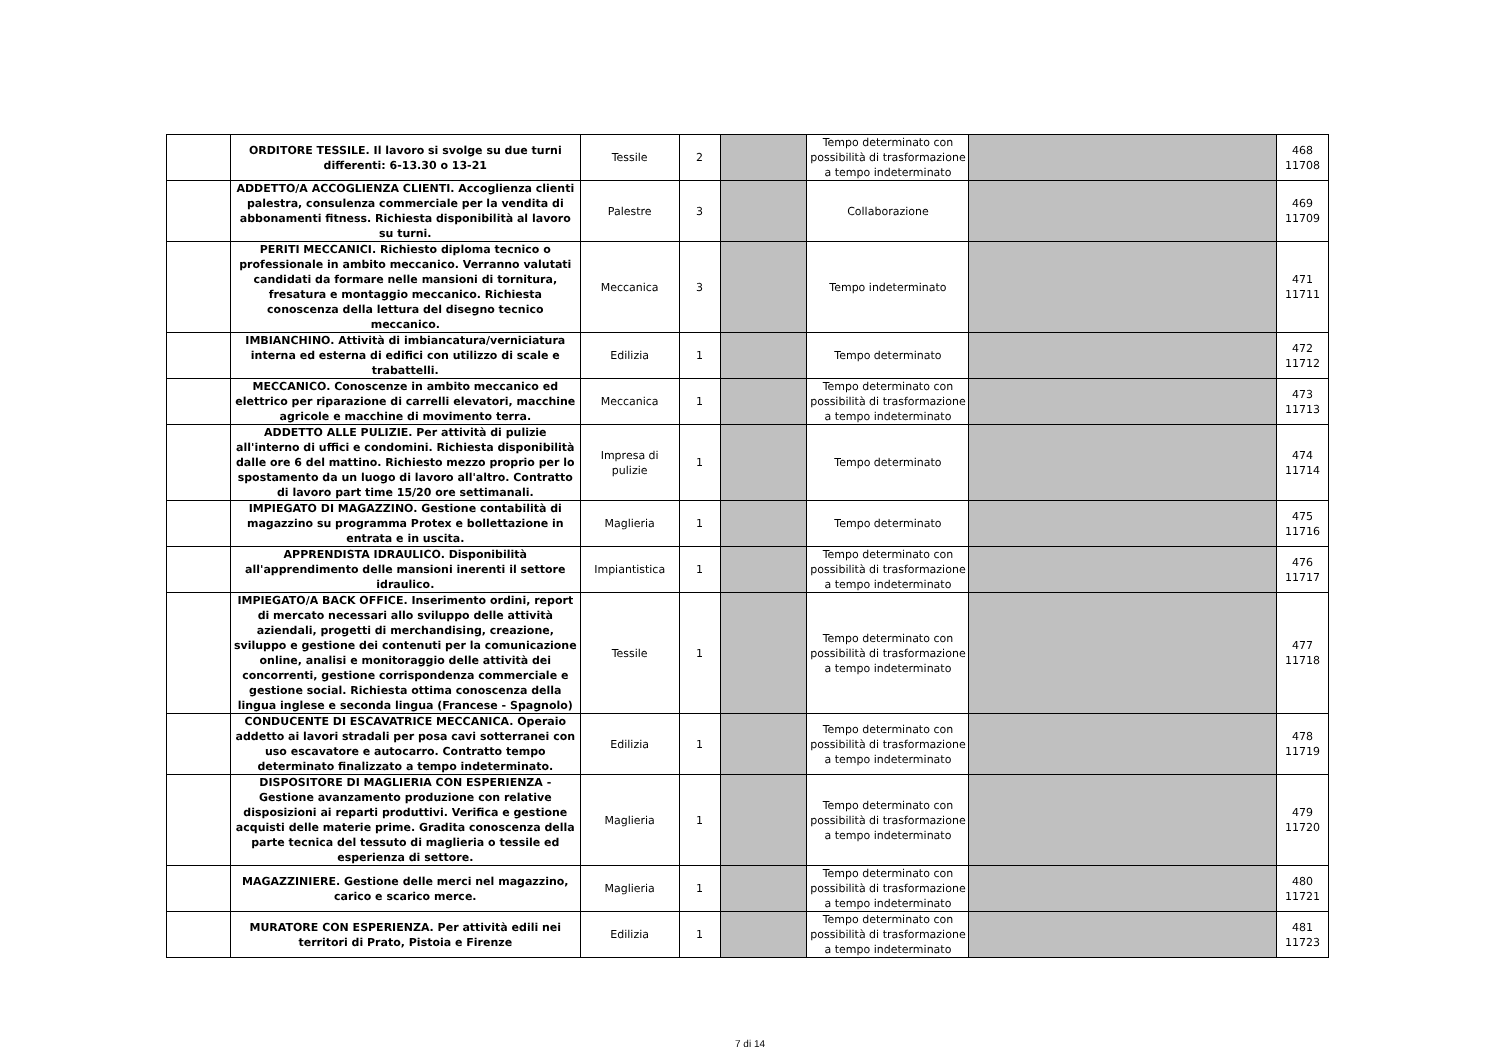| | ORDITORE TESSILE. Il lavoro si svolge su due turni differenti: 6-13.30 o 13-21 | Tessile | 2 | | Tempo determinato con possibilità di trasformazione a tempo indeterminato | | 468 11708 |
| | ADDETTO/A ACCOGLIENZA CLIENTI. Accoglienza clienti palestra, consulenza commerciale per la vendita di abbonamenti fitness. Richiesta disponibilità al lavoro su turni. | Palestre | 3 | | Collaborazione | | 469 11709 |
| | PERITI MECCANICI. Richiesto diploma tecnico o professionale in ambito meccanico. Verranno valutati candidati da formare nelle mansioni di tornitura, fresatura e montaggio meccanico. Richiesta conoscenza della lettura del disegno tecnico meccanico. | Meccanica | 3 | | Tempo indeterminato | | 471 11711 |
| | IMBIANCHINO. Attività di imbiancatura/verniciatura interna ed esterna di edifici con utilizzo di scale e trabattelli. | Edilizia | 1 | | Tempo determinato | | 472 11712 |
| | MECCANICO. Conoscenze in ambito meccanico ed elettrico per riparazione di carrelli elevatori, macchine agricole e macchine di movimento terra. | Meccanica | 1 | | Tempo determinato con possibilità di trasformazione a tempo indeterminato | | 473 11713 |
| | ADDETTO ALLE PULIZIE. Per attività di pulizie all'interno di uffici e condomini. Richiesta disponibilità dalle ore 6 del mattino. Richiesto mezzo proprio per lo spostamento da un luogo di lavoro all'altro. Contratto di lavoro part time 15/20 ore settimanali. | Impresa di pulizie | 1 | | Tempo determinato | | 474 11714 |
| | IMPIEGATO DI MAGAZZINO. Gestione contabilità di magazzino su programma Protex e bollettazione in entrata e in uscita. | Maglieria | 1 | | Tempo determinato | | 475 11716 |
| | APPRENDISTA IDRAULICO. Disponibilità all'apprendimento delle mansioni inerenti il settore idraulico. | Impiantistica | 1 | | Tempo determinato con possibilità di trasformazione a tempo indeterminato | | 476 11717 |
| | IMPIEGATO/A BACK OFFICE. Inserimento ordini, report di mercato necessari allo sviluppo delle attività aziendali, progetti di merchandising, creazione, sviluppo e gestione dei contenuti per la comunicazione online, analisi e monitoraggio delle attività dei concorrenti, gestione corrispondenza commerciale e gestione social. Richiesta ottima conoscenza della lingua inglese e seconda lingua (Francese - Spagnolo) | Tessile | 1 | | Tempo determinato con possibilità di trasformazione a tempo indeterminato | | 477 11718 |
| | CONDUCENTE DI ESCAVATRICE MECCANICA. Operaio addetto ai lavori stradali per posa cavi sotterranei con uso escavatore e autocarro. Contratto tempo determinato finalizzato a tempo indeterminato. | Edilizia | 1 | | Tempo determinato con possibilità di trasformazione a tempo indeterminato | | 478 11719 |
| | DISPOSITORE DI MAGLIERIA CON ESPERIENZA - Gestione avanzamento produzione con relative disposizioni ai reparti produttivi. Verifica e gestione acquisti delle materie prime. Gradita conoscenza della parte tecnica del tessuto di maglieria o tessile ed esperienza di settore. | Maglieria | 1 | | Tempo determinato con possibilità di trasformazione a tempo indeterminato | | 479 11720 |
| | MAGAZZINIERE. Gestione delle merci nel magazzino, carico e scarico merce. | Maglieria | 1 | | Tempo determinato con possibilità di trasformazione a tempo indeterminato | | 480 11721 |
| | MURATORE CON ESPERIENZA. Per attività edili nei territori di Prato, Pistoia e Firenze | Edilizia | 1 | | Tempo determinato con possibilità di trasformazione a tempo indeterminato | | 481 11723 |
7 di 14